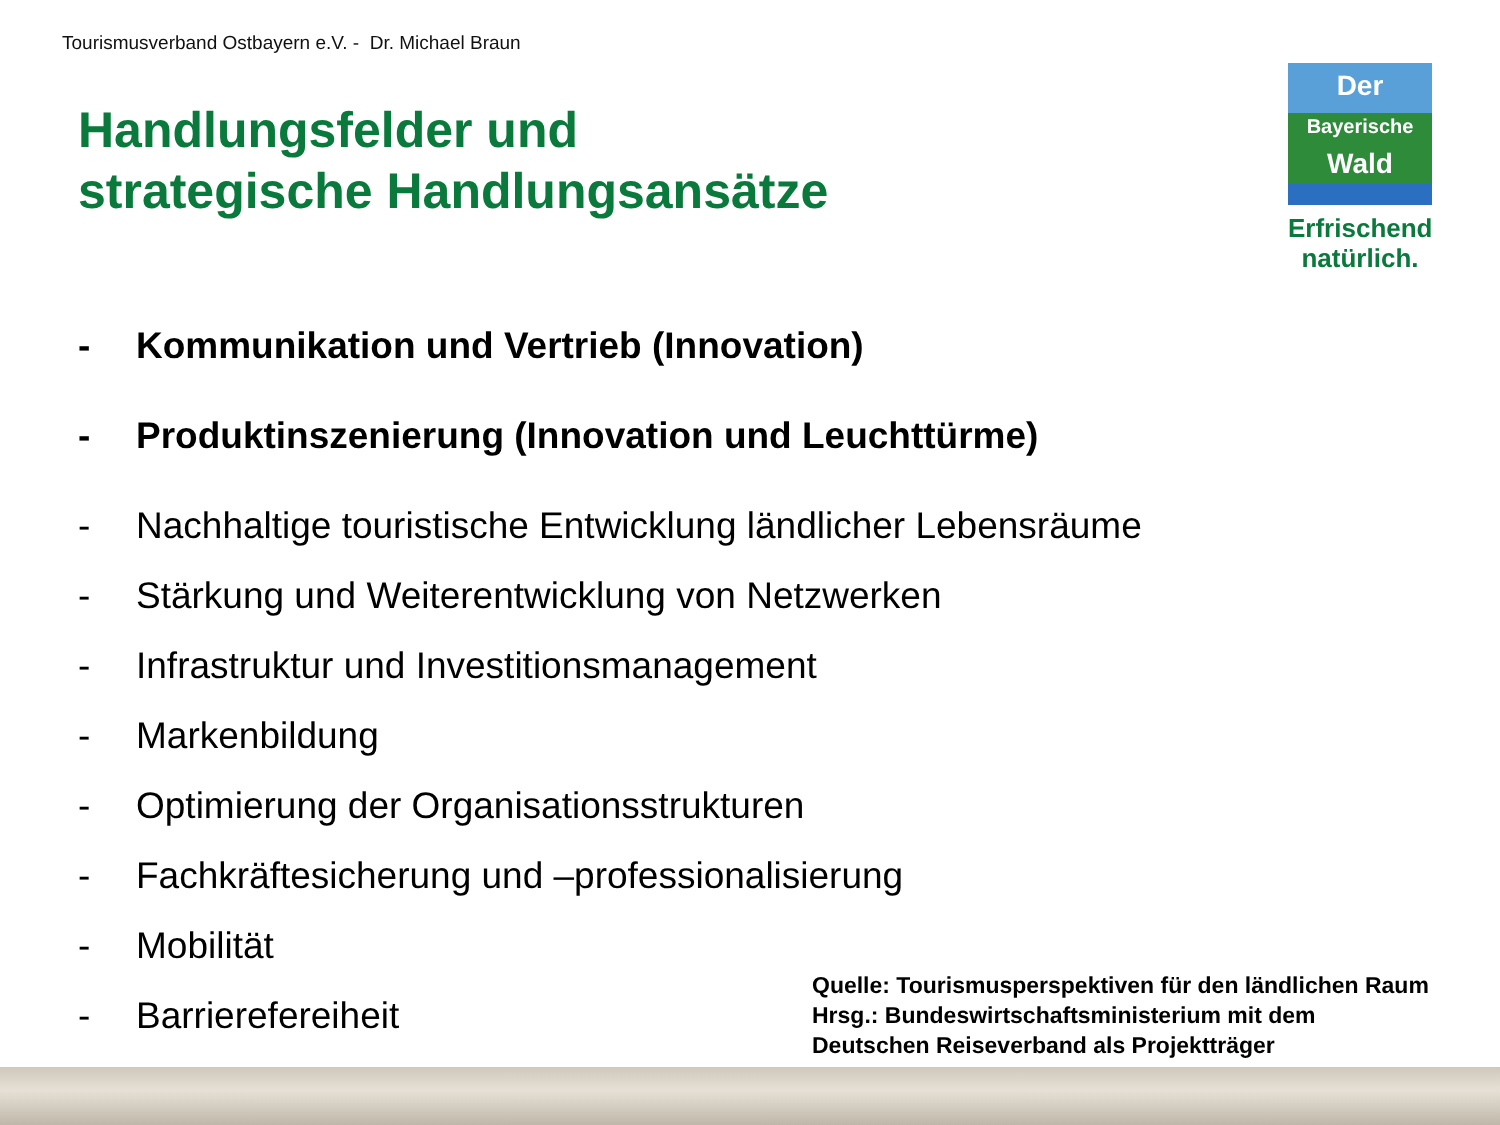Tourismusverband Ostbayern e.V. - Dr. Michael Braun
Handlungsfelder und
strategische Handlungsansätze
Der
Bayerische
Wald
Erfrischend
natürlich.
- Kommunikation und Vertrieb (Innovation)
- Produktinszenierung (Innovation und Leuchttürme)
- Nachhaltige touristische Entwicklung ländlicher Lebensräume
- Stärkung und Weiterentwicklung von Netzwerken
- Infrastruktur und Investitionsmanagement
- Markenbildung
- Optimierung der Organisationsstrukturen
- Fachkräftesicherung und –professionalisierung
- Mobilität
- Barrierefereiheit
Quelle: Tourismusperspektiven für den ländlichen Raum
Hrsg.: Bundeswirtschaftsministerium mit dem
Deutschen Reiseverband als Projektträger